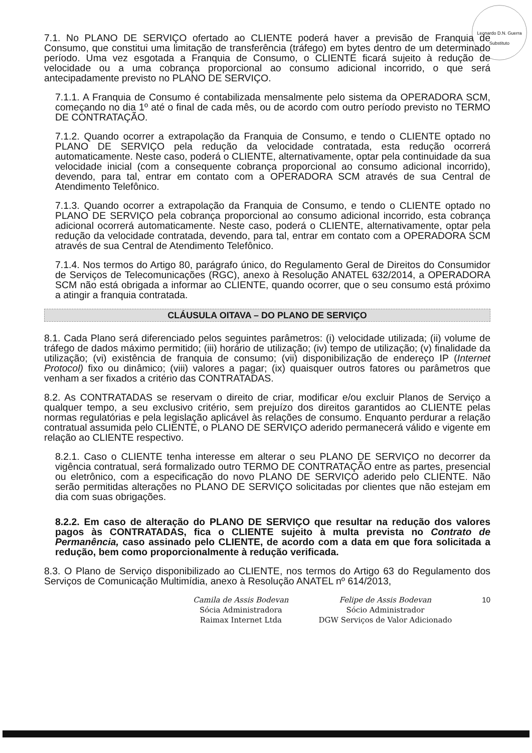Leonardo D.N. Guerra
Substituto
7.1. No PLANO DE SERVIÇO ofertado ao CLIENTE poderá haver a previsão de Franquia de Consumo, que constitui uma limitação de transferência (tráfego) em bytes dentro de um determinado período. Uma vez esgotada a Franquia de Consumo, o CLIENTE ficará sujeito à redução de velocidade ou a uma cobrança proporcional ao consumo adicional incorrido, o que será antecipadamente previsto no PLANO DE SERVIÇO.
7.1.1. A Franquia de Consumo é contabilizada mensalmente pelo sistema da OPERADORA SCM, começando no dia 1º até o final de cada mês, ou de acordo com outro período previsto no TERMO DE CONTRATAÇÃO.
7.1.2. Quando ocorrer a extrapolação da Franquia de Consumo, e tendo o CLIENTE optado no PLANO DE SERVIÇO pela redução da velocidade contratada, esta redução ocorrerá automaticamente. Neste caso, poderá o CLIENTE, alternativamente, optar pela continuidade da sua velocidade inicial (com a consequente cobrança proporcional ao consumo adicional incorrido), devendo, para tal, entrar em contato com a OPERADORA SCM através de sua Central de Atendimento Telefônico.
7.1.3. Quando ocorrer a extrapolação da Franquia de Consumo, e tendo o CLIENTE optado no PLANO DE SERVIÇO pela cobrança proporcional ao consumo adicional incorrido, esta cobrança adicional ocorrerá automaticamente. Neste caso, poderá o CLIENTE, alternativamente, optar pela redução da velocidade contratada, devendo, para tal, entrar em contato com a OPERADORA SCM através de sua Central de Atendimento Telefônico.
7.1.4. Nos termos do Artigo 80, parágrafo único, do Regulamento Geral de Direitos do Consumidor de Serviços de Telecomunicações (RGC), anexo à Resolução ANATEL 632/2014, a OPERADORA SCM não está obrigada a informar ao CLIENTE, quando ocorrer, que o seu consumo está próximo a atingir a franquia contratada.
CLÁUSULA OITAVA – DO PLANO DE SERVIÇO
8.1. Cada Plano será diferenciado pelos seguintes parâmetros: (i) velocidade utilizada; (ii) volume de tráfego de dados máximo permitido; (iii) horário de utilização; (iv) tempo de utilização; (v) finalidade da utilização; (vi) existência de franquia de consumo; (vii) disponibilização de endereço IP (Internet Protocol) fixo ou dinâmico; (viii) valores a pagar; (ix) quaisquer outros fatores ou parâmetros que venham a ser fixados a critério das CONTRATADAS.
8.2. As CONTRATADAS se reservam o direito de criar, modificar e/ou excluir Planos de Serviço a qualquer tempo, a seu exclusivo critério, sem prejuízo dos direitos garantidos ao CLIENTE pelas normas regulatórias e pela legislação aplicável às relações de consumo. Enquanto perdurar a relação contratual assumida pelo CLIENTE, o PLANO DE SERVIÇO aderido permanecerá válido e vigente em relação ao CLIENTE respectivo.
8.2.1. Caso o CLIENTE tenha interesse em alterar o seu PLANO DE SERVIÇO no decorrer da vigência contratual, será formalizado outro TERMO DE CONTRATAÇÃO entre as partes, presencial ou eletrônico, com a especificação do novo PLANO DE SERVIÇO aderido pelo CLIENTE. Não serão permitidas alterações no PLANO DE SERVIÇO solicitadas por clientes que não estejam em dia com suas obrigações.
8.2.2. Em caso de alteração do PLANO DE SERVIÇO que resultar na redução dos valores pagos às CONTRATADAS, fica o CLIENTE sujeito à multa prevista no Contrato de Permanência, caso assinado pelo CLIENTE, de acordo com a data em que fora solicitada a redução, bem como proporcionalmente à redução verificada.
8.3. O Plano de Serviço disponibilizado ao CLIENTE, nos termos do Artigo 63 do Regulamento dos Serviços de Comunicação Multimídia, anexo à Resolução ANATEL nº 614/2013,
Camila de Assis Bodevan
Sócia Administradora
Raimax Internet Ltda
Felipe de Assis Bodevan
Sócio Administrador
DGW Serviços de Valor Adicionado
10